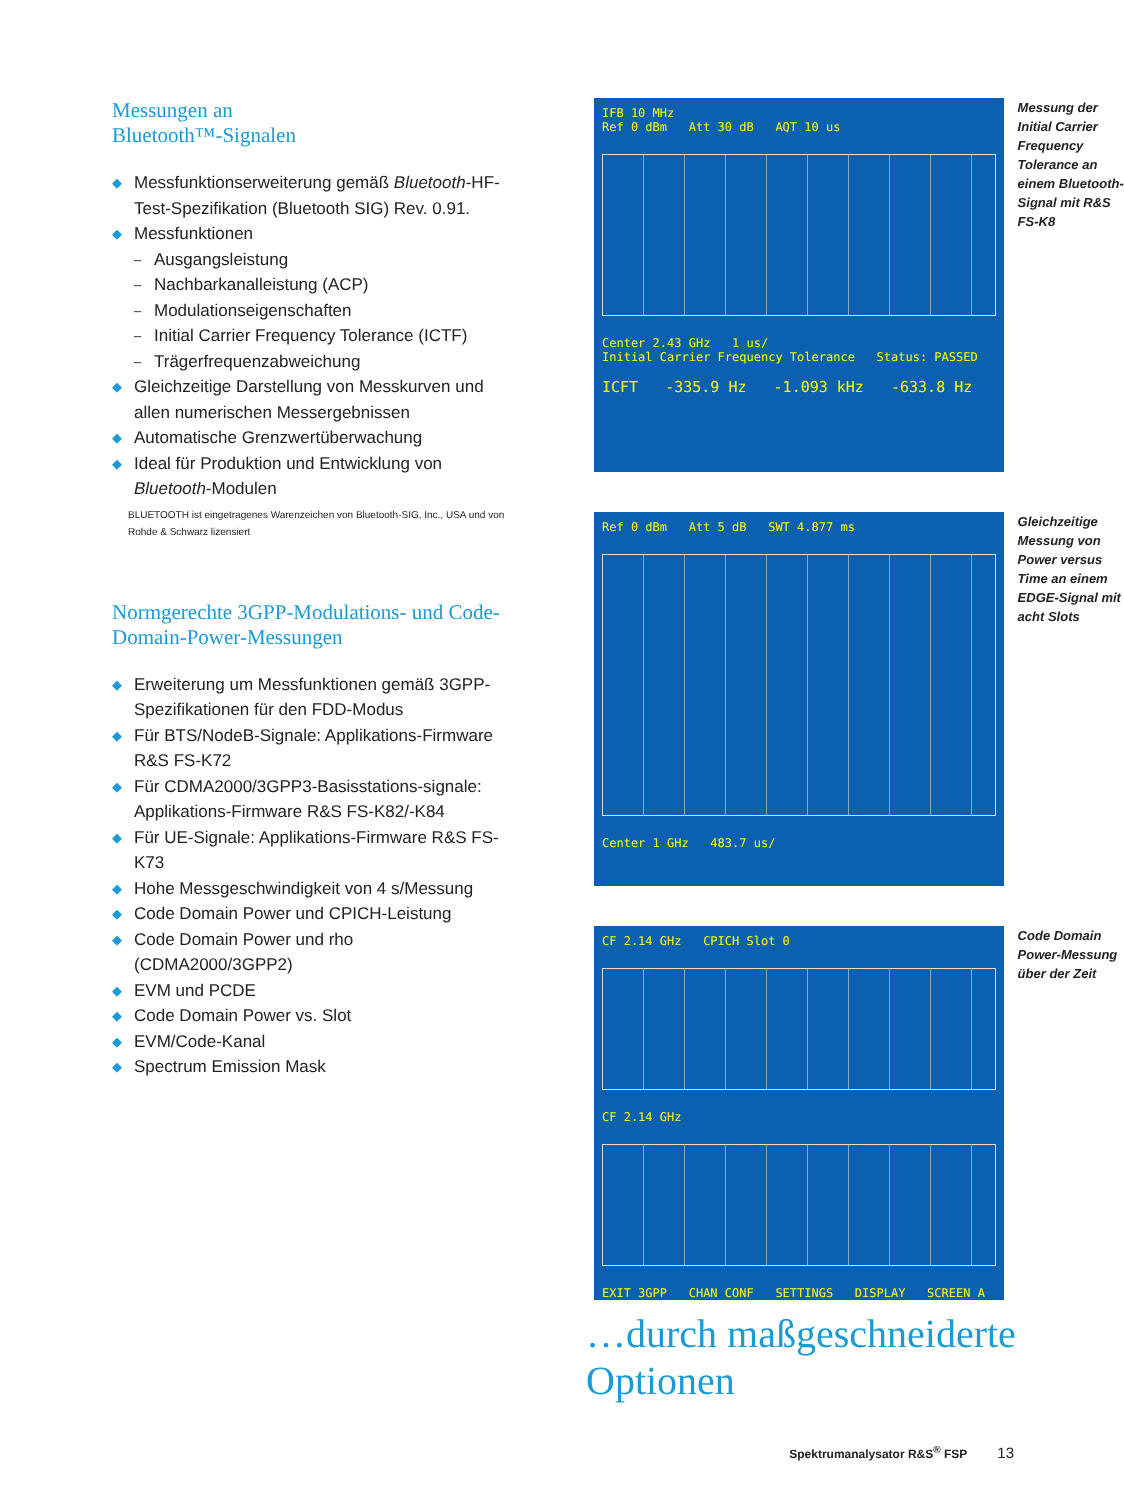Messungen an
Bluetooth™-Signalen
◆ Messfunktionserweiterung gemäß Bluetooth-HF-Test-Spezifikation (Bluetooth SIG) Rev. 0.91.
◆ Messfunktionen
– Ausgangsleistung
– Nachbarkanalleistung (ACP)
– Modulationseigenschaften
– Initial Carrier Frequency Tolerance (ICTF)
– Trägerfrequenzabweichung
◆ Gleichzeitige Darstellung von Messkurven und allen numerischen Messergebnissen
◆ Automatische Grenzwertüberwachung
◆ Ideal für Produktion und Entwicklung von Bluetooth-Modulen
BLUETOOTH ist eingetragenes Warenzeichen von Bluetooth-SIG, Inc., USA und von Rohde & Schwarz lizensiert
Normgerechte 3GPP-Modulations- und Code-Domain-Power-Messungen
◆ Erweiterung um Messfunktionen gemäß 3GPP-Spezifikationen für den FDD-Modus
◆ Für BTS/NodeB-Signale: Applikations-Firmware R&S FS-K72
◆ Für CDMA2000/3GPP3-Basisstations-signale: Applikations-Firmware R&S FS-K82/-K84
◆ Für UE-Signale: Applikations-Firmware R&S FS-K73
◆ Hohe Messgeschwindigkeit von 4 s/Messung
◆ Code Domain Power und CPICH-Leistung
◆ Code Domain Power und rho (CDMA2000/3GPP2)
◆ EVM und PCDE
◆ Code Domain Power vs. Slot
◆ EVM/Code-Kanal
◆ Spectrum Emission Mask
IFB 10 MHz
Ref 0 dBm Att 30 dB AQT 10 us
Center 2.43 GHz 1 us/
Initial Carrier Frequency Tolerance Status: PASSED
ICFT -335.9 Hz -1.093 kHz -633.8 Hz
Messung der Initial Carrier Frequency Tolerance an einem Bluetooth-Signal mit R&S FS-K8
Ref 0 dBm Att 5 dB SWT 4.877 ms
Center 1 GHz 483.7 us/
Gleichzeitige Messung von Power versus Time an einem EDGE-Signal mit acht Slots
CF 2.14 GHz CPICH Slot 0
CF 2.14 GHz
EXIT 3GPP CHAN CONF SETTINGS DISPLAY SCREEN A
Code Domain Power-Messung über der Zeit
…durch maßgeschneiderte Optionen
Spektrumanalysator R&S<sup>®</sup> FSP 13